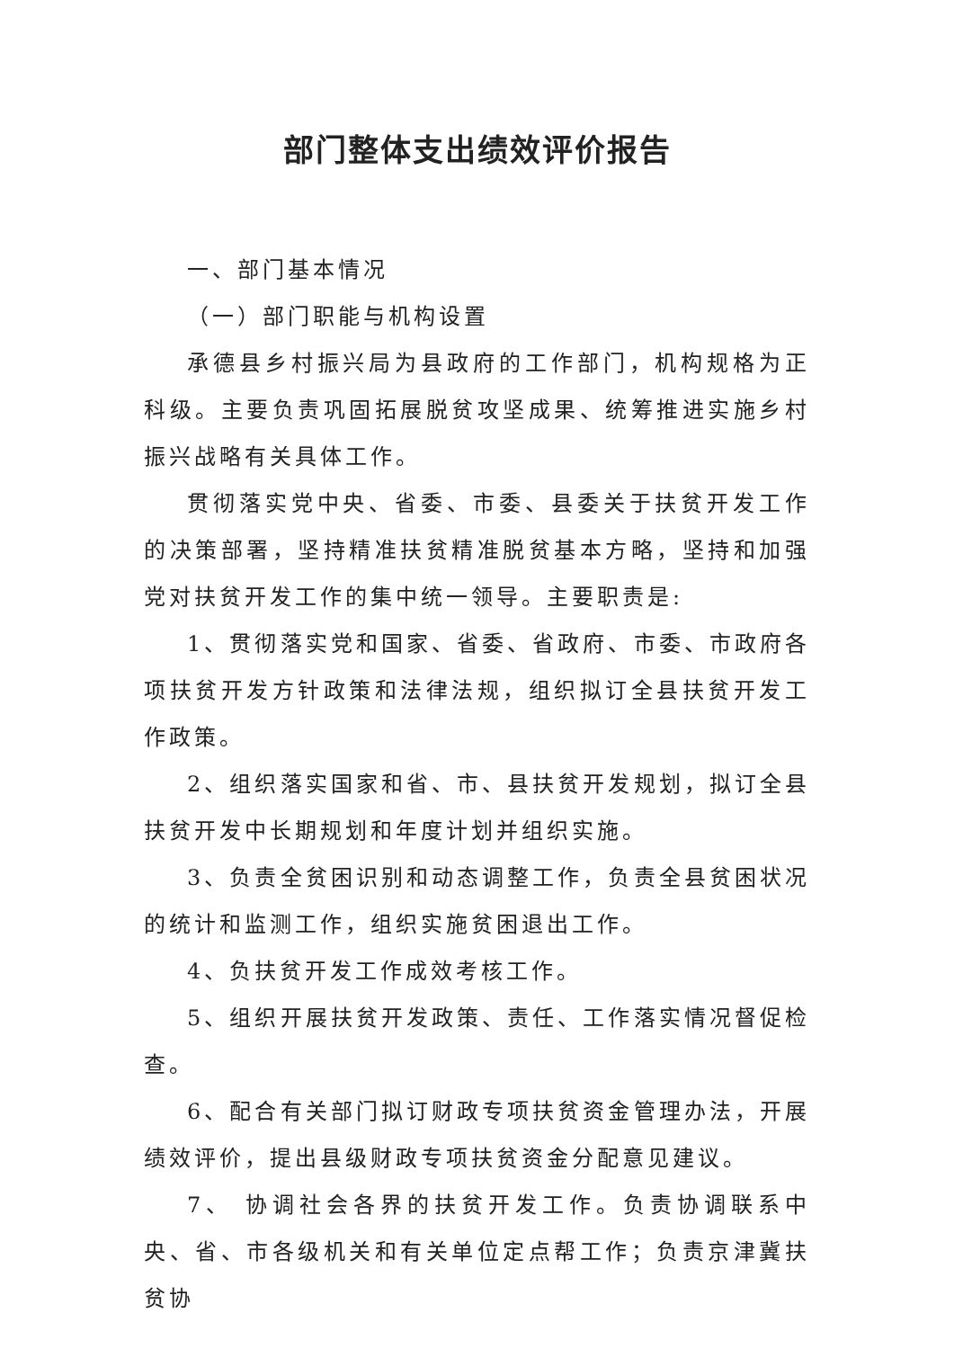部门整体支出绩效评价报告
一、部门基本情况
（一）部门职能与机构设置
承德县乡村振兴局为县政府的工作部门，机构规格为正科级。主要负责巩固拓展脱贫攻坚成果、统筹推进实施乡村振兴战略有关具体工作。
贯彻落实党中央、省委、市委、县委关于扶贫开发工作的决策部署，坚持精准扶贫精准脱贫基本方略，坚持和加强党对扶贫开发工作的集中统一领导。主要职责是:
1、贯彻落实党和国家、省委、省政府、市委、市政府各项扶贫开发方针政策和法律法规，组织拟订全县扶贫开发工作政策。
2、组织落实国家和省、市、县扶贫开发规划，拟订全县扶贫开发中长期规划和年度计划并组织实施。
3、负责全贫困识别和动态调整工作，负责全县贫困状况的统计和监测工作，组织实施贫困退出工作。
4、负扶贫开发工作成效考核工作。
5、组织开展扶贫开发政策、责任、工作落实情况督促检查。
6、配合有关部门拟订财政专项扶贫资金管理办法，开展绩效评价，提出县级财政专项扶贫资金分配意见建议。
7、 协调社会各界的扶贫开发工作。负责协调联系中央、省、市各级机关和有关单位定点帮工作；负责京津冀扶贫协